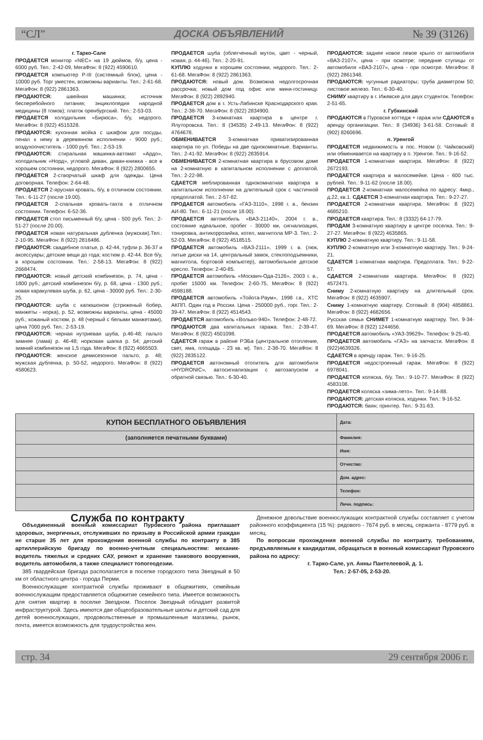“СЛ” ДОСКА ОБЪЯВЛЕНИЙ № 39 (3126)
г. Тарко-Сале
ПРОДАЕТСЯ монитор «NEC» на 19 дюймов, б/у, цена - 6000 руб. Тел.: 2-42-09, МегаФон: 8 (922) 4590610.
ПРОДАЕТСЯ компьютер P-III (системный блок), цена - 10000 руб. Торг уместен, возможны варианты. Тел.: 2-61-68. МегаФон: 8 (922) 2861363.
ПРОДАЮТСЯ: швейная машинка; источник бесперебойного питания; энциклопедия народной медицины (8 томов); платок оренбургский. Тел.: 2-53-03.
ПРОДАЕТСЯ холодильник «Бирюса», б/у, недорого. МегаФон: 8 (922) 4515328.
ПРОДАЮТСЯ: кухонная мойка с шкафом для посуды, пенал к нему в деревянном исполнении - 9000 руб.; воздухоочиститель - 1000 руб. Тел.: 2-53-19.
ПРОДАЮТСЯ: стиральная машинка-автомат «Ардо», холодильник «Норд», угловой диван, диван-книжка - все в хорошем состоянии, недорого. МегаФон: 8 (922) 2800655.
ПРОДАЕТСЯ 2-створчатый шкаф для одежды. Цена договорная. Телефон: 2-64-48.
ПРОДАЕТСЯ 2-ярусная кровать, б/у, в отличном состоянии. Тел.: 6-11-27 (после 19.00).
ПРОДАЕТСЯ 2-спальная кровать-тахта в отличном состоянии. Телефон: 6-52-36.
ПРОДАЕТСЯ стол письменный б/у, цена - 500 руб. Тел.: 2-51-27 (после 20.00).
ПРОДАЕТСЯ новая натуральная дубленка (мужская).Тел.: 2-10-95. МегаФон: 8 (922) 2816486.
ПРОДАЮТСЯ: свадебное платье, р. 42-44, туфли р. 36-37 и аксессуары; детские вещи до года; костюм р. 42-44. Все б/у, в хорошем состоянии. Тел.: 2-58-13. МегаФон: 8 (922) 2668474.
ПРОДАЮТСЯ: новый детский комбинезон, р. 74, цена - 1800 руб.; детский комбинезон б/у, р. 68, цена - 1300 руб.; новая каракулевая шуба, р. 62, цена - 30000 руб. Тел.: 2-30-25.
ПРОДАЮТСЯ: шуба с капюшоном (стриженый бобер, манжеты - норка), р. 52, возможны варианты, цена - 45000 руб.; кожаный костюм, р. 48 (черный с белыми манжетами), цена 7000 руб. Тел.: 2-53-19.
ПРОДАЮТСЯ: черная нутриевая шуба, р.46-48; пальто зимнее (лама) р. 46-48; норковая шапка р. 54; детский зимний комбинезон на 1,5 года. МегаФон: 8 (922) 4665503.
ПРОДАЮТСЯ: женское демисезонное пальто, р. 48; мужская дубленка, р. 50-52, недорого. МегаФон: 8 (922) 4580623.
ПРОДАЕТСЯ шуба (облегченный мутон, цвет - черный, новая, р. 44-46). Тел.: 2-20-91.
КУПЛЮ ходунки в хорошем состоянии, недорого. Тел.: 2-61-68. МегаФон: 8 (922) 2861363.
ПРОДАЮТСЯ: новый дом. Возможна недолгосрочная рассрочка; новый дом под офис или мини-гостиницу. МегаФон: 8 (922) 2892940.
ПРОДАЕТСЯ дом в г. Усть-Лабинске Краснодарского края. Тел.: 2-38-70. МегаФон: 8 (922) 2834900.
ПРОДАЕТСЯ 3-комнатная квартира в центре г. Ялуторовска. Тел.: 8 (34535) 2-49-13. МегаФон: 8 (922) 4764678.
ОБМЕНИВАЕТСЯ 3-комнатная приватизированная квартира по ул. Победы на две однокомнатные. Варианты. Тел.: 2-41-92. МегаФон: 8 (922) 2835914.
ОБМЕНИВАЕТСЯ 2-комнатная квартира в брусовом доме на 2-комнатную в капитальном исполнении с доплатой. Тел.: 2-22-98.
СДАЕТСЯ меблированная однокомнатная квартира в капитальном исполнении на длительный срок с частичной предоплатой. Тел.: 2-57-82.
ПРОДАЕТСЯ автомобиль «ГАЗ-3110», 1998 г. в., бензин АИ-80. Тел.: 6-11-21 (после 18.00).
ПРОДАЕТСЯ автомобиль «ВАЗ-21140», 2004 г. в., состояние идеальное, пробег - 30000 км, сигнализация, тонировка, антикоррозийка, котел, магнитола МР-3. Тел.: 2-52-03. МегаФон: 8 (922) 4518515.
ПРОДАЕТСЯ автомобиль «ВАЗ-2111», 1999 г. в. (люк, литые диски на 14, центральный замок, стеклоподъемники, магнитола, бортовой компьютер), автомобильное детское кресло. Телефон: 2-40-85.
ПРОДАЕТСЯ автомобиль «Москвич-Ода-2126», 2003 г. в., пробег 15000 км. Телефон: 2-60-75, МегаФон: 8 (922) 4598188.
ПРОДАЕТСЯ автомобиль «Тойота-Раум», 1998 г.в., ХТС АКПП. Один год в России. Цена - 250000 руб., торг. Тел.: 2-39-47. МегаФон: 8 (922) 4514543.
ПРОДАЕТСЯ автомобиль «Вольво-940». Телефон: 2-48-72.
ПРОДАЮТСЯ два капитальных гаража. Тел.: 2-39-47. МегаФон: 8 (922) 4501098.
СДАЕТСЯ гараж в районе РЭБа (центральное отопление, свет, яма, площадь - 23 кв. м). Тел.: 2-38-70. МегаФон: 8 (922) 2835122.
ПРОДАЕТСЯ автономный отопитель для автомобиля «HYDRONIC», автосигнализация с автозапуском и обратной связью. Тел.: 6-30-40.
ПРОДАЮТСЯ: заднее новое левое крыло от автомобиля «ВАЗ-2107», цена - при осмотре; передние ступицы от автомобиля «ВАЗ-2107», цена - при осмотре. МегаФон: 8 (922) 2861348.
ПРОДАЮТСЯ: чугунные радиаторы; труба диаметром 50; листовое железо. Тел.: 6-30-40.
СНИМУ квартиру в г. Ижевске для двух студенток. Телефон: 2-51-65.
г. Губкинский
ПРОДАЮТСЯ в Пуровске коттедж + гараж или СДАЮТСЯ в аренду организации. Тел.: 8 (34936) 3-61-58. Сотовый: 8 (902) 8260696.
п. Уренгой
ПРОДАЕТСЯ недвижимость в пос. Новом (г. Чайковский) или обменивается на квартиру в п. Уренгое. Тел.: 9-16-52.
ПРОДАЕТСЯ 1-комнатная квартира. МегаФон: 8 (922) 2672193.
ПРОДАЕТСЯ квартира в малосемейке. Цена - 600 тыс. рублей. Тел.: 9-11-62 (после 18.00).
ПРОДАЕТСЯ 2-комнатная малосемейка по адресу: 4мкр., д.22, кв.1. СДАЕТСЯ 3-комнатная квартира. Тел.: 9-27-27.
ПРОДАЕТСЯ 2-комнатная квартира. МегаФон: 8 (922) 4685210.
ПРОДАЕТСЯ квартира. Тел.: 8 (3332) 64-17-79.
ПРОДАМ 3-комнатную квартиру в центре поселка. Тел.: 9-27-27. МегаФон: 8 (922) 4635865.
КУПЛЮ 2-комнатную квартиру. Тел.: 9-11-58.
КУПЛЮ 2-комнатную или 3-комнатную квартиру. Тел.: 9-24-21.
СДАЕТСЯ 1-комнатная квартира. Предоплата. Тел.: 9-22-57.
СДАЕТСЯ 2-комнатная квартира. МегаФон: 8 (922) 4572471.
Сниму 2-комнатную квартиру на длительный срок. МегаФон: 8 (922) 4635907.
Сниму 1-комнатную квартиру. Сотовый: 8 (904) 4858861. МегаФон: 8 (922) 4682656.
Русская семья СНИМЕТ 1-комнатную квартиру. Тел. 9-34-69. МегаФон: 8 (922) 1244656.
ПРОДАЕТСЯ автомобиль «УАЗ-39629». Телефон: 9-25-40.
ПРОДАЕТСЯ автомобиль «ГАЗ» на запчасти. МегаФон: 8 (922)4639326.
СДАЕТСЯ в аренду гараж. Тел.: 9-16-25.
ПРОДАЕТСЯ недостроенный гараж. МегаФон: 8 (922) 6978041.
ПРОДАЕТСЯ коляска, б/у. Тел.: 9-10-77. МегаФон: 8 (922) 4583108.
ПРОДАЕТСЯ коляска «зима-лето». Тел.: 9-14-88.
ПРОДАЮТСЯ: детская коляска, ходунки. Тел.: 9-16-52.
ПРОДАЮТСЯ: баян; принтер. Тел.: 9-31-63.
| КУПОН БЕСПЛАТНОГО ОБЪЯВЛЕНИЯ | Дата: |
| (заполняется печатными буквами) | Фамилия: |
| | Имя: |
| | Отчество: |
| | Дом. адрес: |
| | Телефон: |
| | Личн. подпись: |
Служба по контракту
Объединенный военный комиссариат Пуровского района приглашает здоровых, энергичных, отслуживших по призыву в Российской армии граждан не старше 35 лет для прохождения военной службы по контракту в 385 артиллерийскую бригаду по военно-учетным специальностям: механик-водитель тяжелых и средних САУ, ремонт и хранение танкового вооружения, водитель автомобиля, а также специалист топогеодезии.
385 гвардейская бригада располагается в поселке городского типа Звездный в 50 км от областного центра - города Перми.
Военнослужащие контрактной службы проживают в общежитиях, семейным военнослужащим предоставляется общежитие семейного типа. Имеется возможность для снятия квартир в поселке Звездном. Поселок Звездный обладает развитой инфраструктурой. Здесь имеются две общеобразовательные школы и детский сад для детей военнослужащих, продовольственные и промышленные магазины, рынок, почта, имеется возможность для трудоустройства жен.
Денежное довольствие военнослужащих контрактной службы составляет с учетом районного коэффициента (15 %): рядового - 7674 руб. в месяц, сержанта - 8779 руб. в месяц.
По вопросам прохождения военной службы по контракту, требованиям, предъявляемым к кандидатам, обращаться в военный комиссариат Пуровского района по адресу:
г. Тарко-Сале, ул. Анны Пантелеевой, д. 1.
Тел.: 2-57-05, 2-53-20.
стр. 34 29 сентября 2006 г.